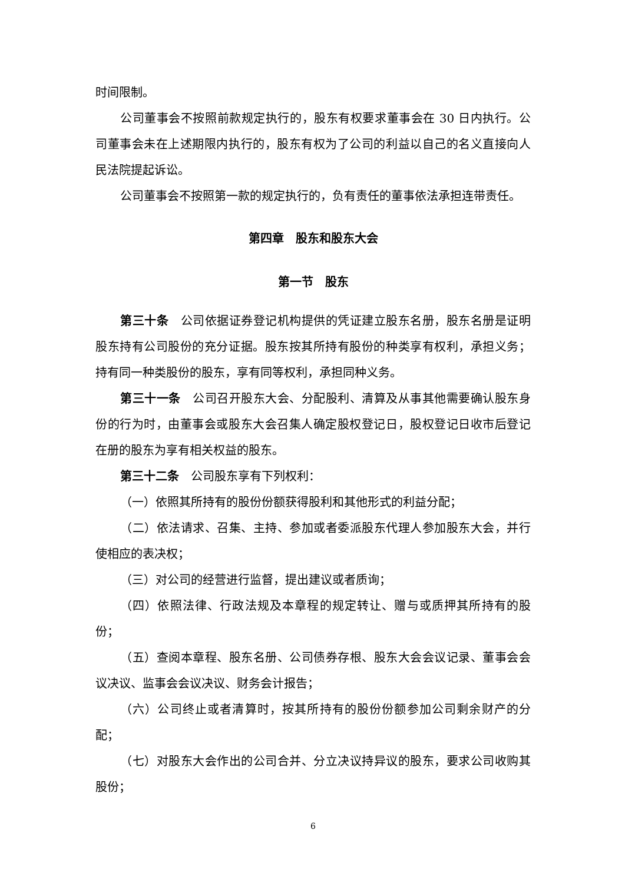时间限制。
公司董事会不按照前款规定执行的，股东有权要求董事会在 30 日内执行。公司董事会未在上述期限内执行的，股东有权为了公司的利益以自己的名义直接向人民法院提起诉讼。
公司董事会不按照第一款的规定执行的，负有责任的董事依法承担连带责任。
第四章　股东和股东大会
第一节　股东
第三十条　公司依据证券登记机构提供的凭证建立股东名册，股东名册是证明股东持有公司股份的充分证据。股东按其所持有股份的种类享有权利，承担义务；持有同一种类股份的股东，享有同等权利，承担同种义务。
第三十一条　公司召开股东大会、分配股利、清算及从事其他需要确认股东身份的行为时，由董事会或股东大会召集人确定股权登记日，股权登记日收市后登记在册的股东为享有相关权益的股东。
第三十二条　公司股东享有下列权利：
（一）依照其所持有的股份份额获得股利和其他形式的利益分配；
（二）依法请求、召集、主持、参加或者委派股东代理人参加股东大会，并行使相应的表决权；
（三）对公司的经营进行监督，提出建议或者质询；
（四）依照法律、行政法规及本章程的规定转让、赠与或质押其所持有的股份；
（五）查阅本章程、股东名册、公司债券存根、股东大会会议记录、董事会会议决议、监事会会议决议、财务会计报告；
（六）公司终止或者清算时，按其所持有的股份份额参加公司剩余财产的分配；
（七）对股东大会作出的公司合并、分立决议持异议的股东，要求公司收购其股份；
6